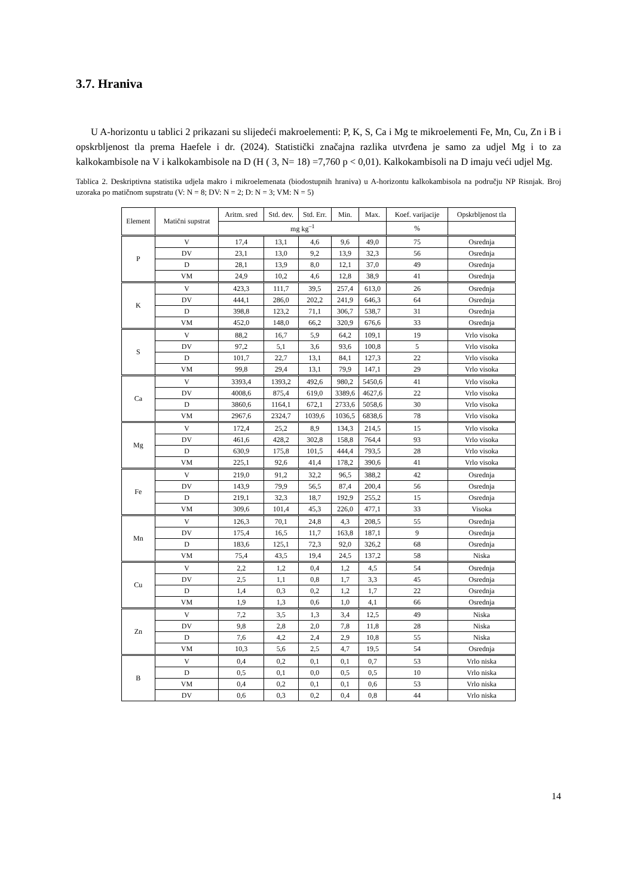3.7. Hraniva
U A-horizontu u tablici 2 prikazani su slijedeći makroelementi: P, K, S, Ca i Mg te mikroelementi Fe, Mn, Cu, Zn i B i opskrbljenost tla prema Haefele i dr. (2024). Statistički značajna razlika utvrđena je samo za udjel Mg i to za kalkokambisole na V i kalkokambisole na D (H ( 3, N= 18) =7,760 p < 0,01). Kalkokambisoli na D imaju veći udjel Mg.
Tablica 2. Deskriptivna statistika udjela makro i mikroelemenata (biodostupnih hraniva) u A-horizontu kalkokambisola na području NP Risnjak. Broj uzoraka po matičnom supstratu (V: N = 8; DV: N = 2; D: N = 3; VM: N = 5)
| Element | Matični supstrat | Aritm. sred | Std. dev. | Std. Err. | Min. | Max. | Koef. varijacije | Opskrbljenost tla |
| --- | --- | --- | --- | --- | --- | --- | --- | --- |
| | | mg kg<sup>–1</sup> | | | | | % | |
| P | V | 17,4 | 13,1 | 4,6 | 9,6 | 49,0 | 75 | Osrednja |
| | DV | 23,1 | 13,0 | 9,2 | 13,9 | 32,3 | 56 | Osrednja |
| | D | 28,1 | 13,9 | 8,0 | 12,1 | 37,0 | 49 | Osrednja |
| | VM | 24,9 | 10,2 | 4,6 | 12,8 | 38,9 | 41 | Osrednja |
| K | V | 423,3 | 111,7 | 39,5 | 257,4 | 613,0 | 26 | Osrednja |
| | DV | 444,1 | 286,0 | 202,2 | 241,9 | 646,3 | 64 | Osrednja |
| | D | 398,8 | 123,2 | 71,1 | 306,7 | 538,7 | 31 | Osrednja |
| | VM | 452,0 | 148,0 | 66,2 | 320,9 | 676,6 | 33 | Osrednja |
| S | V | 88,2 | 16,7 | 5,9 | 64,2 | 109,1 | 19 | Vrlo visoka |
| | DV | 97,2 | 5,1 | 3,6 | 93,6 | 100,8 | 5 | Vrlo visoka |
| | D | 101,7 | 22,7 | 13,1 | 84,1 | 127,3 | 22 | Vrlo visoka |
| | VM | 99,8 | 29,4 | 13,1 | 79,9 | 147,1 | 29 | Vrlo visoka |
| Ca | V | 3393,4 | 1393,2 | 492,6 | 980,2 | 5450,6 | 41 | Vrlo visoka |
| | DV | 4008,6 | 875,4 | 619,0 | 3389,6 | 4627,6 | 22 | Vrlo visoka |
| | D | 3860,6 | 1164,1 | 672,1 | 2733,6 | 5058,6 | 30 | Vrlo visoka |
| | VM | 2967,6 | 2324,7 | 1039,6 | 1036,5 | 6838,6 | 78 | Vrlo visoka |
| Mg | V | 172,4 | 25,2 | 8,9 | 134,3 | 214,5 | 15 | Vrlo visoka |
| | DV | 461,6 | 428,2 | 302,8 | 158,8 | 764,4 | 93 | Vrlo visoka |
| | D | 630,9 | 175,8 | 101,5 | 444,4 | 793,5 | 28 | Vrlo visoka |
| | VM | 225,1 | 92,6 | 41,4 | 178,2 | 390,6 | 41 | Vrlo visoka |
| Fe | V | 219,0 | 91,2 | 32,2 | 96,5 | 388,2 | 42 | Osrednja |
| | DV | 143,9 | 79,9 | 56,5 | 87,4 | 200,4 | 56 | Osrednja |
| | D | 219,1 | 32,3 | 18,7 | 192,9 | 255,2 | 15 | Osrednja |
| | VM | 309,6 | 101,4 | 45,3 | 226,0 | 477,1 | 33 | Visoka |
| Mn | V | 126,3 | 70,1 | 24,8 | 4,3 | 208,5 | 55 | Osrednja |
| | DV | 175,4 | 16,5 | 11,7 | 163,8 | 187,1 | 9 | Osrednja |
| | D | 183,6 | 125,1 | 72,3 | 92,0 | 326,2 | 68 | Osrednja |
| | VM | 75,4 | 43,5 | 19,4 | 24,5 | 137,2 | 58 | Niska |
| Cu | V | 2,2 | 1,2 | 0,4 | 1,2 | 4,5 | 54 | Osrednja |
| | DV | 2,5 | 1,1 | 0,8 | 1,7 | 3,3 | 45 | Osrednja |
| | D | 1,4 | 0,3 | 0,2 | 1,2 | 1,7 | 22 | Osrednja |
| | VM | 1,9 | 1,3 | 0,6 | 1,0 | 4,1 | 66 | Osrednja |
| Zn | V | 7,2 | 3,5 | 1,3 | 3,4 | 12,5 | 49 | Niska |
| | DV | 9,8 | 2,8 | 2,0 | 7,8 | 11,8 | 28 | Niska |
| | D | 7,6 | 4,2 | 2,4 | 2,9 | 10,8 | 55 | Niska |
| | VM | 10,3 | 5,6 | 2,5 | 4,7 | 19,5 | 54 | Osrednja |
| B | V | 0,4 | 0,2 | 0,1 | 0,1 | 0,7 | 53 | Vrlo niska |
| | D | 0,5 | 0,1 | 0,0 | 0,5 | 0,5 | 10 | Vrlo niska |
| | VM | 0,4 | 0,2 | 0,1 | 0,1 | 0,6 | 53 | Vrlo niska |
| | DV | 0,6 | 0,3 | 0,2 | 0,4 | 0,8 | 44 | Vrlo niska |
14